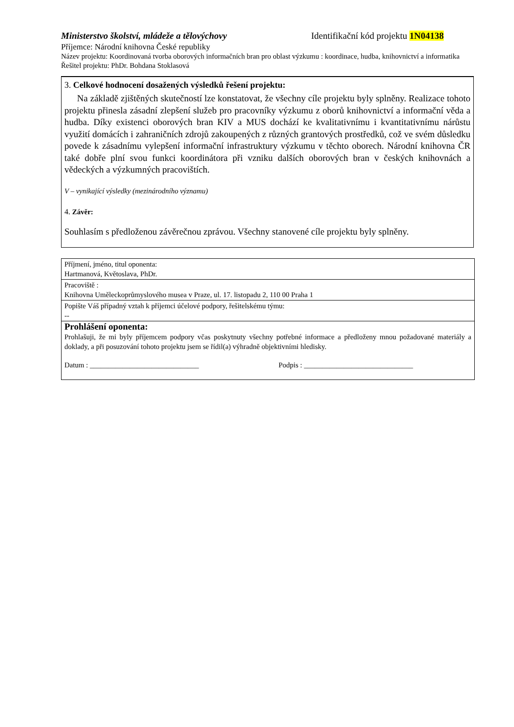Ministerstvo školství, mládeže a tělovýchovy Identifikační kód projektu 1N04138
Příjemce: Národní knihovna České republiky
Název projektu: Koordinovaná tvorba oborových informačních bran pro oblast výzkumu : koordinace, hudba, knihovnictví a informatika
Řešitel projektu: PhDr. Bohdana Stoklasová
3. Celkové hodnocení dosažených výsledků řešení projektu:
Na základě zjištěných skutečností lze konstatovat, že všechny cíle projektu byly splněny. Realizace tohoto projektu přinesla zásadní zlepšení služeb pro pracovníky výzkumu z oborů knihovnictví a informační věda a hudba. Díky existenci oborových bran KIV a MUS dochází ke kvalitativnímu i kvantitativnímu nárůstu využití domácích i zahraničních zdrojů zakoupených z různých grantových prostředků, což ve svém důsledku povede k zásadnímu vylepšení informační infrastruktury výzkumu v těchto oborech. Národní knihovna ČR také dobře plní svou funkci koordinátora při vzniku dalších oborových bran v českých knihovnách a vědeckých a výzkumných pracovištích.
V – vynikající výsledky (mezinárodního významu)
4. Závěr:
Souhlasím s předloženou závěrečnou zprávou. Všechny stanovené cíle projektu byly splněny.
| Příjmení, jméno, titul oponenta: Hartmanová, Květoslava, PhDr. |
| Pracoviště : Knihovna Uměleckoprůmyslového musea v Praze, ul. 17. listopadu 2, 110 00 Praha 1 |
| Popište Váš případný vztah k příjemci účelové podpory, řešitelskému týmu: -- |
| Prohlášení oponenta: Prohlašuji, že mi byly příjemcem podpory včas poskytnuty všechny potřebné informace a předloženy mnou požadované materiály a doklady, a při posuzování tohoto projektu jsem se řídil(a) výhradně objektivními hledisky. Datum : ______________________________ Podpis : ______________________________ |